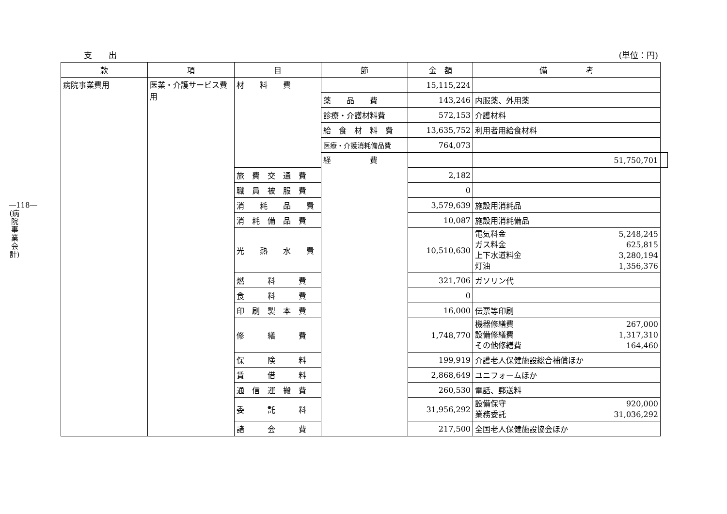―118― (病院事業会計)
支　　出 (単位：円)
| 款 | 項 | 目 | 節 | 金 額 | 備 考 | |
| --- | --- | --- | --- | --- | --- | --- |
| 病院事業費用 | 医業・介護サービス費用 | 材 料 費 | | 15,115,224 | | |
| | | | 薬 品 費 | 143,246 | 内服薬、外用薬 | |
| | | | 診療・介護材料費 | 572,153 | 介護材料 | |
| | | | 給 食 材 料 費 | 13,635,752 | 利用者用給食材料 | |
| | | | 医療・介護消耗備品費 | 764,073 | | |
| | | | 経 費 | | 51,750,701 | |
| | | 旅 費 交 通 費 | | 2,182 | | |
| | | 職 員 被 服 費 | | 0 | | |
| | | 消 耗 品 費 | | 3,579,639 | 施設用消耗品 | |
| | | 消 耗 備 品 費 | | 10,087 | 施設用消耗備品 | |
| | | 光 熱 水 費 | | 10,510,630 | 電気料金 5,248,245 ガス料金 625,815 上下水道料金 3,280,194 灯油 1,356,376 | |
| | | 燃 料 費 | | 321,706 | ガソリン代 | |
| | | 食 料 費 | | 0 | | |
| | | 印 刷 製 本 費 | | 16,000 | 伝票等印刷 | |
| | | 修 繕 費 | | 1,748,770 | 機器修繕費 267,000 設備修繕費 1,317,310 その他修繕費 164,460 | |
| | | 保 険 料 | | 199,919 | 介護老人保健施設総合補償ほか | |
| | | 賃 借 料 | | 2,868,649 | ユニフォームほか | |
| | | 通 信 運 搬 費 | | 260,530 | 電話、郵送料 | |
| | | 委 託 料 | | 31,956,292 | 設備保守 920,000 業務委託 31,036,292 | |
| | | 諸 会 費 | | 217,500 | 全国老人保健施設協会ほか | |